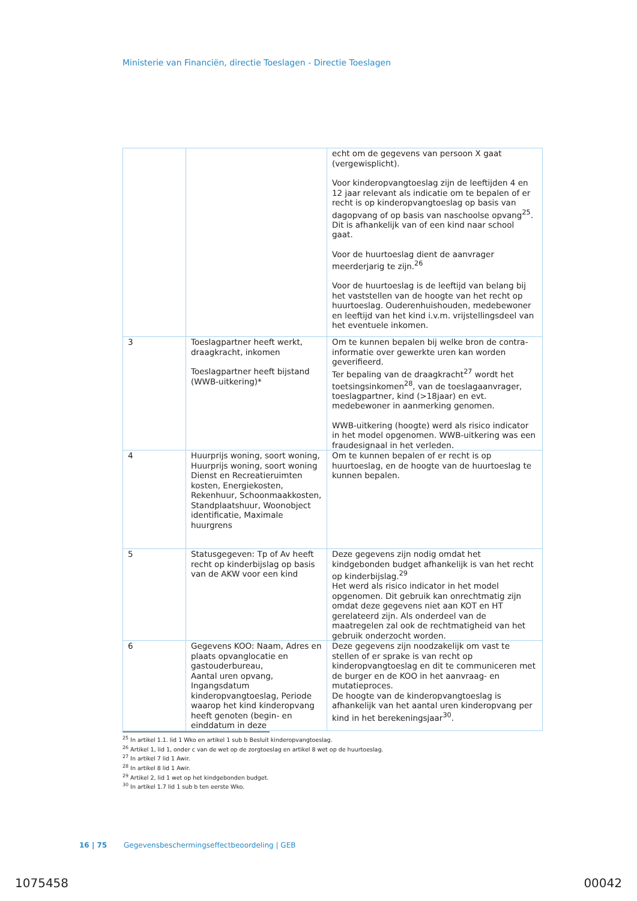Ministerie van Financiën, directie Toeslagen - Directie Toeslagen
| | | echt om de gegevens van persoon X gaat (vergewisplicht). Voor kinderopvangtoeslag zijn de leeftijden 4 en 12 jaar relevant als indicatie om te bepalen of er recht is op kinderopvangtoeslag op basis van dagopvang of op basis van naschoolse opvang<sup>25</sup>. Dit is afhankelijk van of een kind naar school gaat. Voor de huurtoeslag dient de aanvrager meerderjarig te zijn.<sup>26</sup> Voor de huurtoeslag is de leeftijd van belang bij het vaststellen van de hoogte van het recht op huurtoeslag. Ouderenhuishouden, medebewoner en leeftijd van het kind i.v.m. vrijstellingsdeel van het eventuele inkomen. |
| 3 | Toeslagpartner heeft werkt, draagkracht, inkomen Toeslagpartner heeft bijstand (WWB-uitkering)* | Om te kunnen bepalen bij welke bron de contra-informatie over gewerkte uren kan worden geverifieerd. Ter bepaling van de draagkracht<sup>27</sup> wordt het toetsingsinkomen<sup>28</sup>, van de toeslagaanvrager, toeslagpartner, kind (>18jaar) en evt. medebewoner in aanmerking genomen. WWB-uitkering (hoogte) werd als risico indicator in het model opgenomen. WWB-uitkering was een fraudesignaal in het verleden. |
| 4 | Huurprijs woning, soort woning, Huurprijs woning, soort woning Dienst en Recreatieruimten kosten, Energiekosten, Rekenhuur, Schoonmaakkosten, Standplaatshuur, Woonobject identificatie, Maximale huurgrens | Om te kunnen bepalen of er recht is op huurtoeslag, en de hoogte van de huurtoeslag te kunnen bepalen. |
| 5 | Statusgegeven: Tp of Av heeft recht op kinderbijslag op basis van de AKW voor een kind | Deze gegevens zijn nodig omdat het kindgebonden budget afhankelijk is van het recht op kinderbijslag.<sup>29</sup> Het werd als risico indicator in het model opgenomen. Dit gebruik kan onrechtmatig zijn omdat deze gegevens niet aan KOT en HT gerelateerd zijn. Als onderdeel van de maatregelen zal ook de rechtmatigheid van het gebruik onderzocht worden. |
| 6 | Gegevens KOO: Naam, Adres en plaats opvanglocatie en gastouderbureau, Aantal uren opvang, Ingangsdatum kinderopvangtoeslag, Periode waarop het kind kinderopvang heeft genoten (begin- en einddatum in deze | Deze gegevens zijn noodzakelijk om vast te stellen of er sprake is van recht op kinderopvangtoeslag en dit te communiceren met de burger en de KOO in het aanvraag- en mutatieproces. De hoogte van de kinderopvangtoeslag is afhankelijk van het aantal uren kinderopvang per kind in het berekeningsjaar<sup>30</sup>. |
<sup>25</sup> In artikel 1.1. lid 1 Wko en artikel 1 sub b Besluit kinderopvangtoeslag.
<sup>26</sup> Artikel 1, lid 1, onder c van de wet op de zorgtoeslag en artikel 8 wet op de huurtoeslag.
<sup>27</sup> In artikel 7 lid 1 Awir.
<sup>28</sup> In artikel 8 lid 1 Awir.
<sup>29</sup> Artikel 2, lid 1 wet op het kindgebonden budget.
<sup>30</sup> In artikel 1.7 lid 1 sub b ten eerste Wko.
16 | 75 Gegevensbeschermingseffectbeoordeling | GEB
1075458 00042